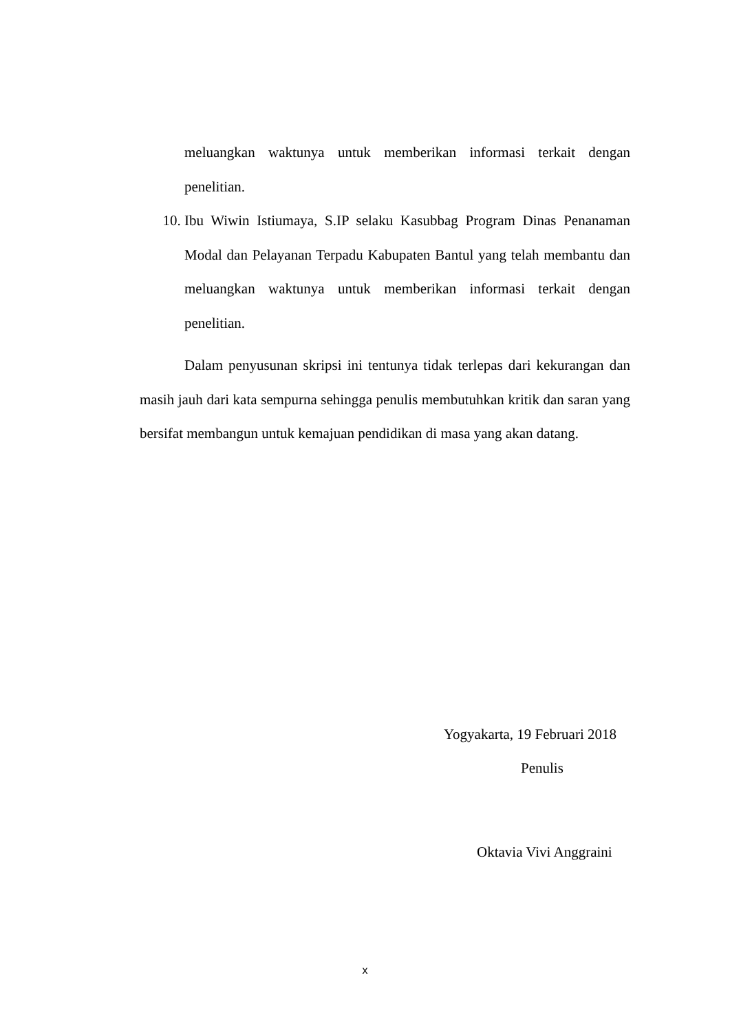meluangkan waktunya untuk memberikan informasi terkait dengan penelitian.
10. Ibu Wiwin Istiumaya, S.IP selaku Kasubbag Program Dinas Penanaman Modal dan Pelayanan Terpadu Kabupaten Bantul yang telah membantu dan meluangkan waktunya untuk memberikan informasi terkait dengan penelitian.
Dalam penyusunan skripsi ini tentunya tidak terlepas dari kekurangan dan masih jauh dari kata sempurna sehingga penulis membutuhkan kritik dan saran yang bersifat membangun untuk kemajuan pendidikan di masa yang akan datang.
Yogyakarta, 19 Februari 2018
Penulis
Oktavia Vivi Anggraini
x